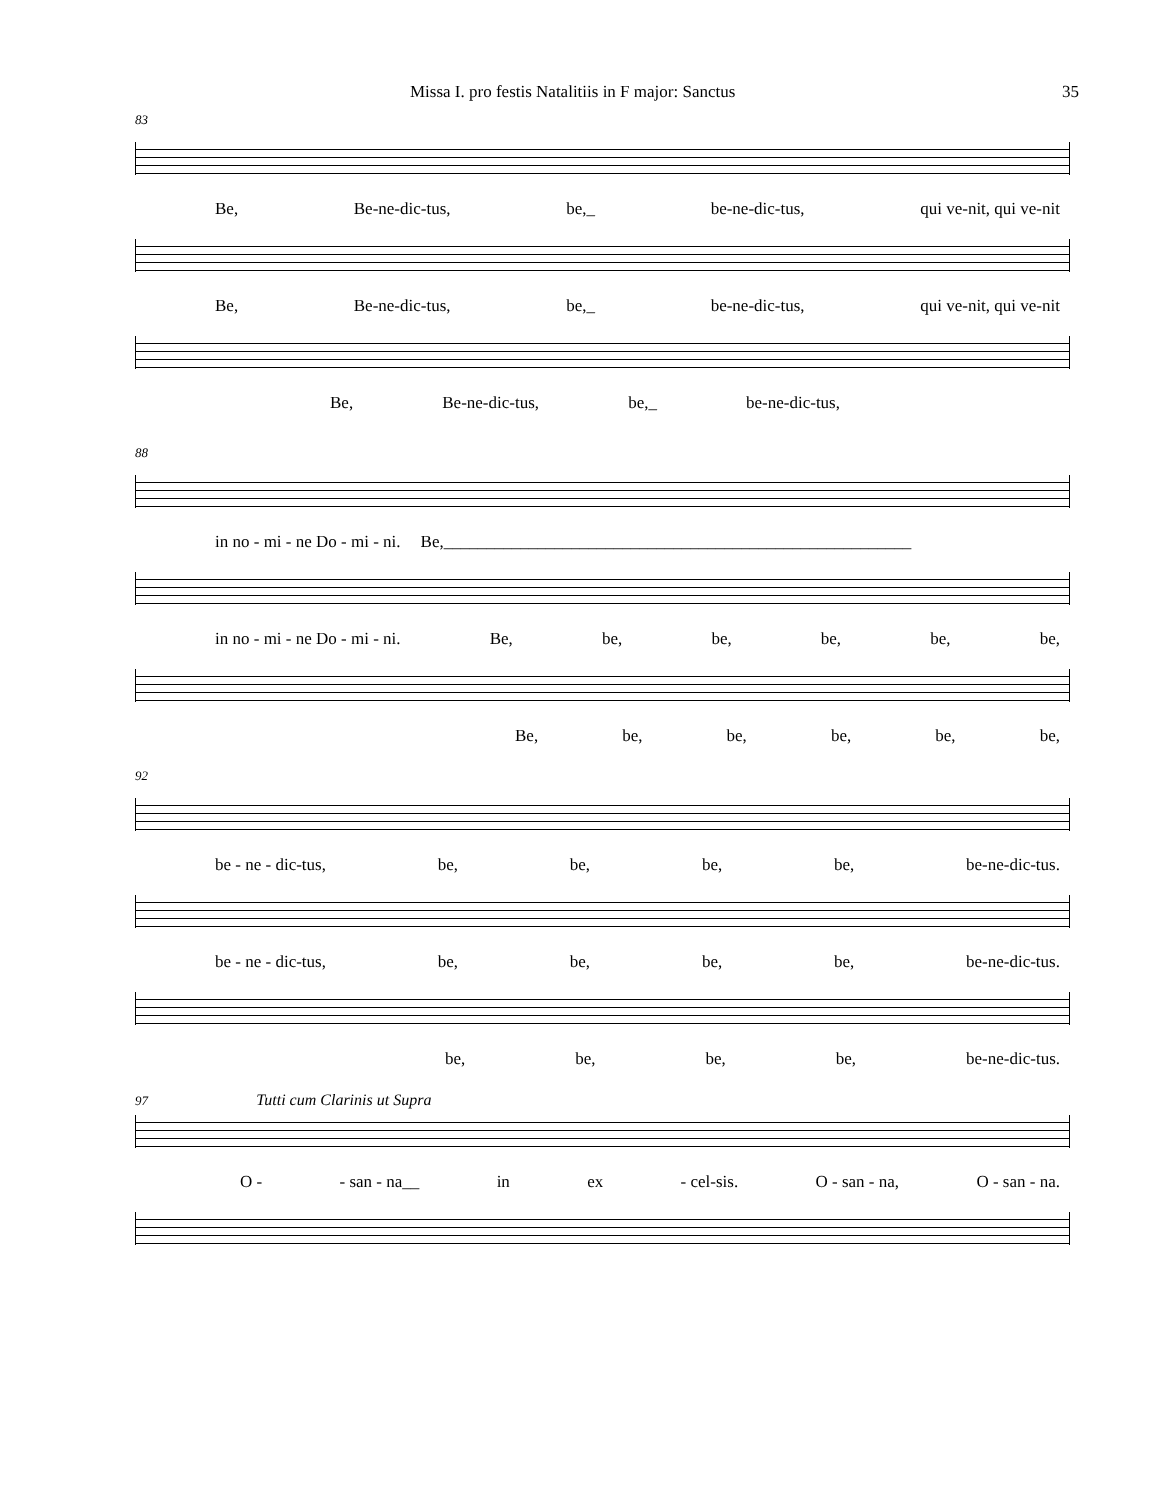Missa I. pro festis Natalitiis in F major: Sanctus 35
83
Be, Be-ne-dic-tus, be,_ be-ne-dic-tus, qui ve-nit, qui ve-nit
Be, Be-ne-dic-tus, be,_ be-ne-dic-tus, qui ve-nit, qui ve-nit
Be, Be-ne-dic-tus, be,_ be-ne-dic-tus,
88
in no - mi - ne Do - mi - ni. Be,_______________________________________________________
in no - mi - ne Do - mi - ni. Be, be, be, be, be, be,
Be, be, be, be, be, be,
92
be - ne - dic-tus, be, be, be, be, be-ne-dic-tus.
be - ne - dic-tus, be, be, be, be, be-ne-dic-tus.
be, be, be, be, be-ne-dic-tus.
97 Tutti cum Clarinis ut Supra
O - - san - na__ in ex - cel-sis. O - san - na, O - san - na.